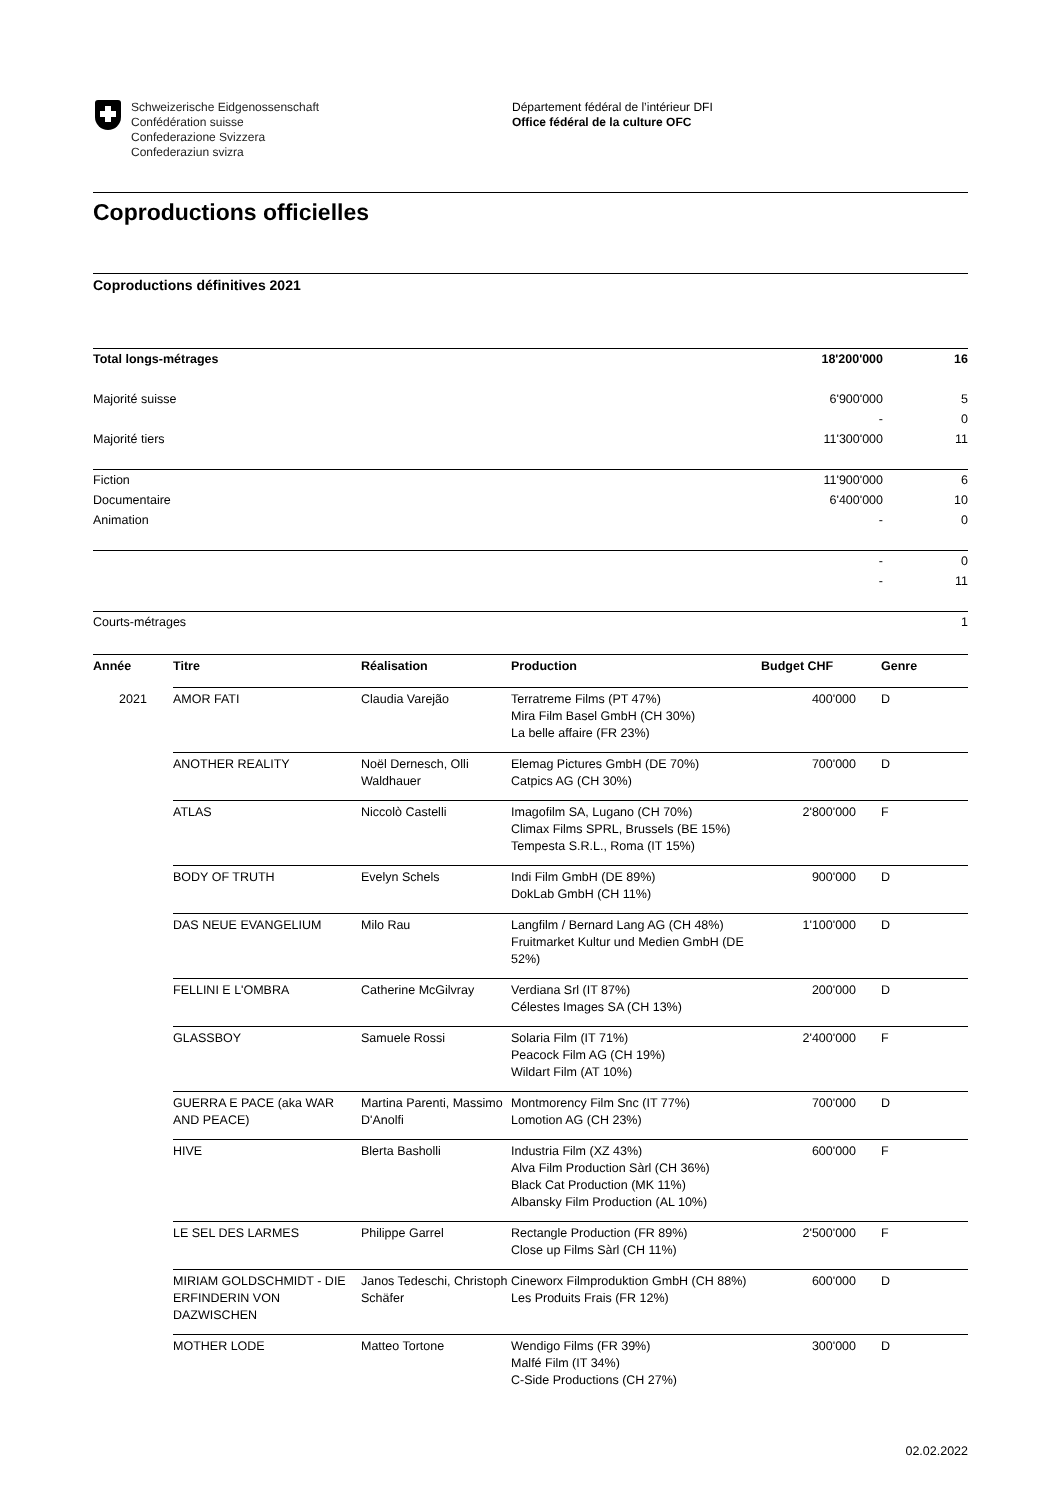Schweizerische Eidgenossenschaft
Confédération suisse
Confederazione Svizzera
Confederaziun svizra
Département fédéral de l’intérieur DFI
Office fédéral de la culture OFC
Coproductions officielles
Coproductions définitives 2021
| Total longs-métrages | 18'200'000 | 16 |
| Majorité suisse | 6'900'000 | 5 |
| | - | 0 |
| Majorité tiers | 11'300'000 | 11 |
| Fiction | 11'900'000 | 6 |
| Documentaire | 6'400'000 | 10 |
| Animation | - | 0 |
| | - | 0 |
| | - | 11 |
| Courts-métrages | | 1 |
| Année | Titre | Réalisation | Production | Budget CHF | Genre |
| --- | --- | --- | --- | --- | --- |
| 2021 | AMOR FATI | Claudia Varejão | Terratreme Films (PT 47%) Mira Film Basel GmbH (CH 30%) La belle affaire (FR 23%) | 400'000 | D |
| | ANOTHER REALITY | Noël Dernesch, Olli Waldhauer | Elemag Pictures GmbH (DE 70%) Catpics AG (CH 30%) | 700'000 | D |
| | ATLAS | Niccolò Castelli | Imagofilm SA, Lugano (CH 70%) Climax Films SPRL, Brussels (BE 15%) Tempesta S.R.L., Roma (IT 15%) | 2'800'000 | F |
| | BODY OF TRUTH | Evelyn Schels | Indi Film GmbH (DE 89%) DokLab GmbH (CH 11%) | 900'000 | D |
| | DAS NEUE EVANGELIUM | Milo Rau | Langfilm / Bernard Lang AG (CH 48%) Fruitmarket Kultur und Medien GmbH (DE 52%) | 1'100'000 | D |
| | FELLINI E L'OMBRA | Catherine McGilvray | Verdiana Srl (IT 87%) Célestes Images SA (CH 13%) | 200'000 | D |
| | GLASSBOY | Samuele Rossi | Solaria Film (IT 71%) Peacock Film AG (CH 19%) Wildart Film (AT 10%) | 2'400'000 | F |
| | GUERRA E PACE (aka WAR AND PEACE) | Martina Parenti, Massimo D'Anolfi | Montmorency Film Snc (IT 77%) Lomotion AG (CH 23%) | 700'000 | D |
| | HIVE | Blerta Basholli | Industria Film (XZ 43%) Alva Film Production Sàrl (CH 36%) Black Cat Production (MK 11%) Albansky Film Production (AL 10%) | 600'000 | F |
| | LE SEL DES LARMES | Philippe Garrel | Rectangle Production (FR 89%) Close up Films Sàrl (CH 11%) | 2'500'000 | F |
| | MIRIAM GOLDSCHMIDT - DIE ERFINDERIN VON DAZWISCHEN | Janos Tedeschi, Christoph Schäfer | Cineworx Filmproduktion GmbH (CH 88%) Les Produits Frais (FR 12%) | 600'000 | D |
| | MOTHER LODE | Matteo Tortone | Wendigo Films (FR 39%) Malfé Film (IT 34%) C-Side Productions (CH 27%) | 300'000 | D |
02.02.2022